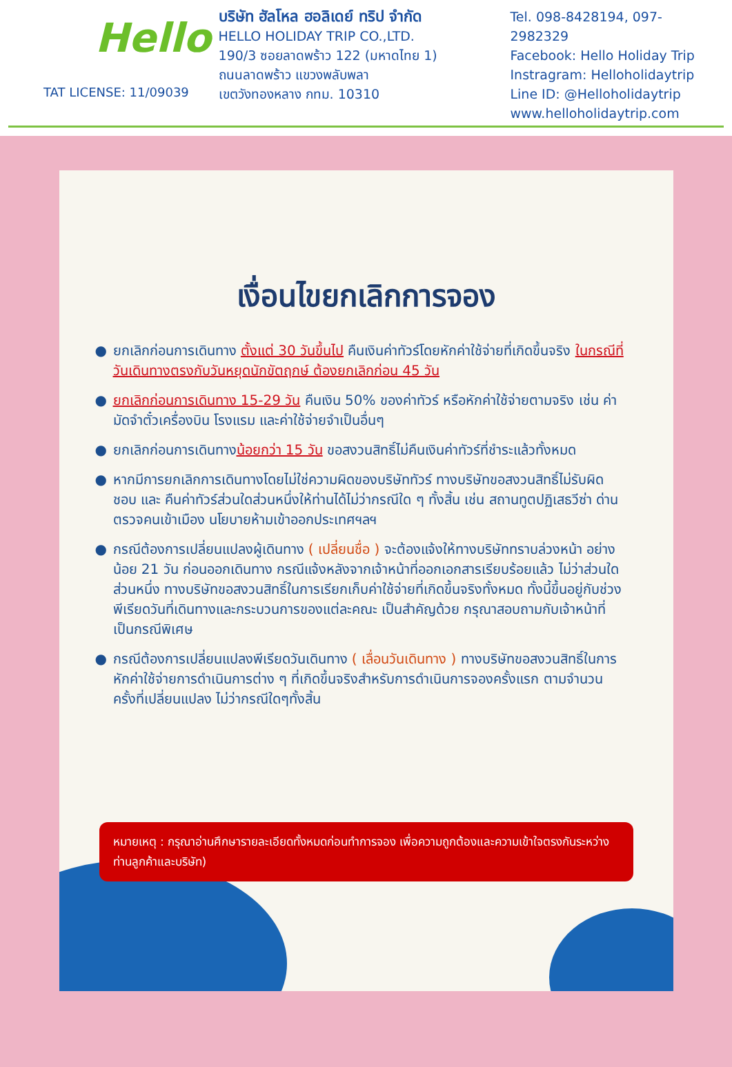Hello
TAT LICENSE: 11/09039
บริษัท ฮัลโหล ฮอลิเดย์ ทริป จำกัด
HELLO HOLIDAY TRIP CO.,LTD.
190/3 ซอยลาดพร้าว 122 (มหาดไทย 1)
ถนนลาดพร้าว แขวงพลับพลา
เขตวังทองหลาง กทม. 10310
Tel. 098-8428194, 097-2982329
Facebook: Hello Holiday Trip
Instragram: Helloholidaytrip
Line ID: @Helloholidaytrip
www.helloholidaytrip.com
เงื่อนไขยกเลิกการจอง
● ยกเลิกก่อนการเดินทาง ตั้งแต่ 30 วันขึ้นไป คืนเงินค่าทัวร์โดยหักค่าใช้จ่ายที่เกิดขึ้นจริง ในกรณีที่วันเดินทางตรงกับวันหยุดนักขัตฤกษ์ ต้องยกเลิกก่อน 45 วัน
● ยกเลิกก่อนการเดินทาง 15-29 วัน คืนเงิน 50% ของค่าทัวร์ หรือหักค่าใช้จ่ายตามจริง เช่น ค่ามัดจำตั๋วเครื่องบิน โรงแรม และค่าใช้จ่ายจำเป็นอื่นๆ
● ยกเลิกก่อนการเดินทางน้อยกว่า 15 วัน ขอสงวนสิทธิ์ไม่คืนเงินค่าทัวร์ที่ชำระแล้วทั้งหมด
● หากมีการยกเลิกการเดินทางโดยไม่ใช่ความผิดของบริษัททัวร์ ทางบริษัทขอสงวนสิทธิ์ไม่รับผิดชอบ และ คืนค่าทัวร์ส่วนใดส่วนหนึ่งให้ท่านได้ไม่ว่ากรณีใด ๆ ทั้งสิ้น เช่น สถานทูตปฏิเสธวีซ่า ด่านตรวจคนเข้าเมือง นโยบายห้ามเข้าออกประเทศฯลฯ
● กรณีต้องการเปลี่ยนแปลงผู้เดินทาง ( เปลี่ยนชื่อ ) จะต้องแจ้งให้ทางบริษัททราบล่วงหน้า อย่างน้อย 21 วัน ก่อนออกเดินทาง กรณีแจ้งหลังจากเจ้าหน้าที่ออกเอกสารเรียบร้อยแล้ว ไม่ว่าส่วนใดส่วนหนึ่ง ทางบริษัทขอสงวนสิทธิ์ในการเรียกเก็บค่าใช้จ่ายที่เกิดขึ้นจริงทั้งหมด ทั้งนี้ขึ้นอยู่กับช่วงพีเรียดวันที่เดินทางและกระบวนการของแต่ละคณะ เป็นสำคัญด้วย กรุณาสอบถามกับเจ้าหน้าที่เป็นกรณีพิเศษ
● กรณีต้องการเปลี่ยนแปลงพีเรียดวันเดินทาง ( เลื่อนวันเดินทาง ) ทางบริษัทขอสงวนสิทธิ์ในการหักค่าใช้จ่ายการดำเนินการต่าง ๆ ที่เกิดขึ้นจริงสำหรับการดำเนินการจองครั้งแรก ตามจำนวนครั้งที่เปลี่ยนแปลง ไม่ว่ากรณีใดๆทั้งสิ้น
หมายเหตุ : กรุณาอ่านศึกษารายละเอียดทั้งหมดก่อนทำการจอง เพื่อความถูกต้องและความเข้าใจตรงกันระหว่างท่านลูกค้าและบริษัท)